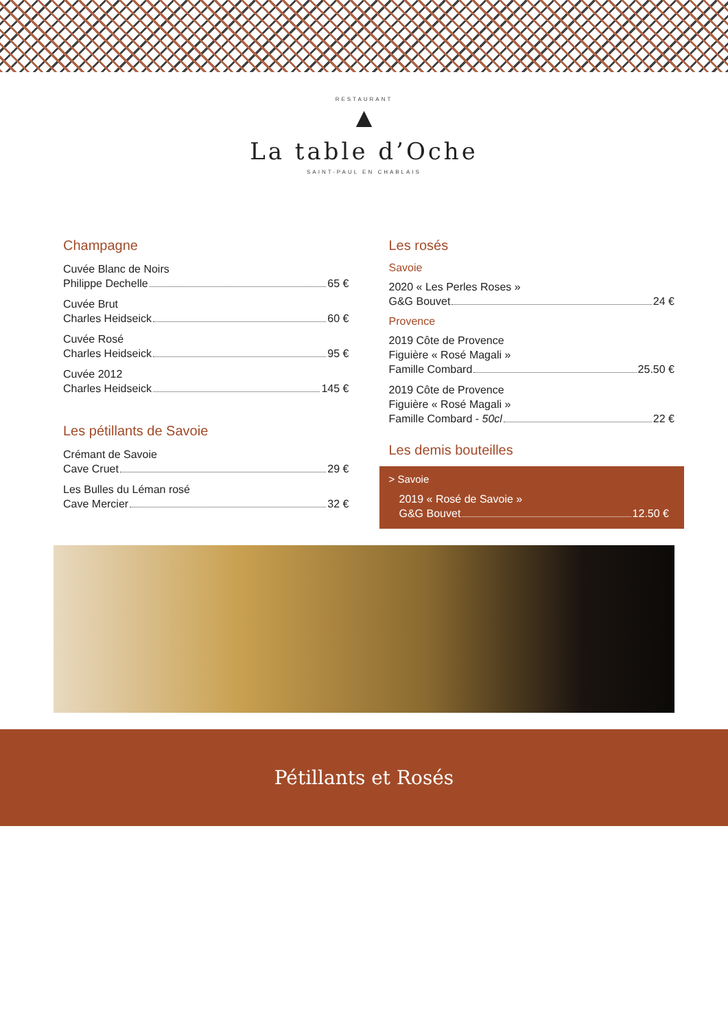RESTAURANT
▲
La table d’Oche
SAINT-PAUL EN CHABLAIS
Champagne
Cuvée Blanc de Noirs
Philippe Dechelle 65 €
Cuvée Brut
Charles Heidseick 60 €
Cuvée Rosé
Charles Heidseick 95 €
Cuvée 2012
Charles Heidseick 145 €
Les pétillants de Savoie
Crémant de Savoie
Cave Cruet 29 €
Les Bulles du Léman rosé
Cave Mercier 32 €
Les rosés
Savoie
2020 « Les Perles Roses »
G&G Bouvet 24 €
Provence
2019 Côte de Provence
Figuière « Rosé Magali »
Famille Combard 25.50 €
2019 Côte de Provence
Figuière « Rosé Magali »
Famille Combard - 50cl 22 €
Les demis bouteilles
> Savoie
2019 « Rosé de Savoie »
G&G Bouvet 12.50 €
Pétillants et Rosés